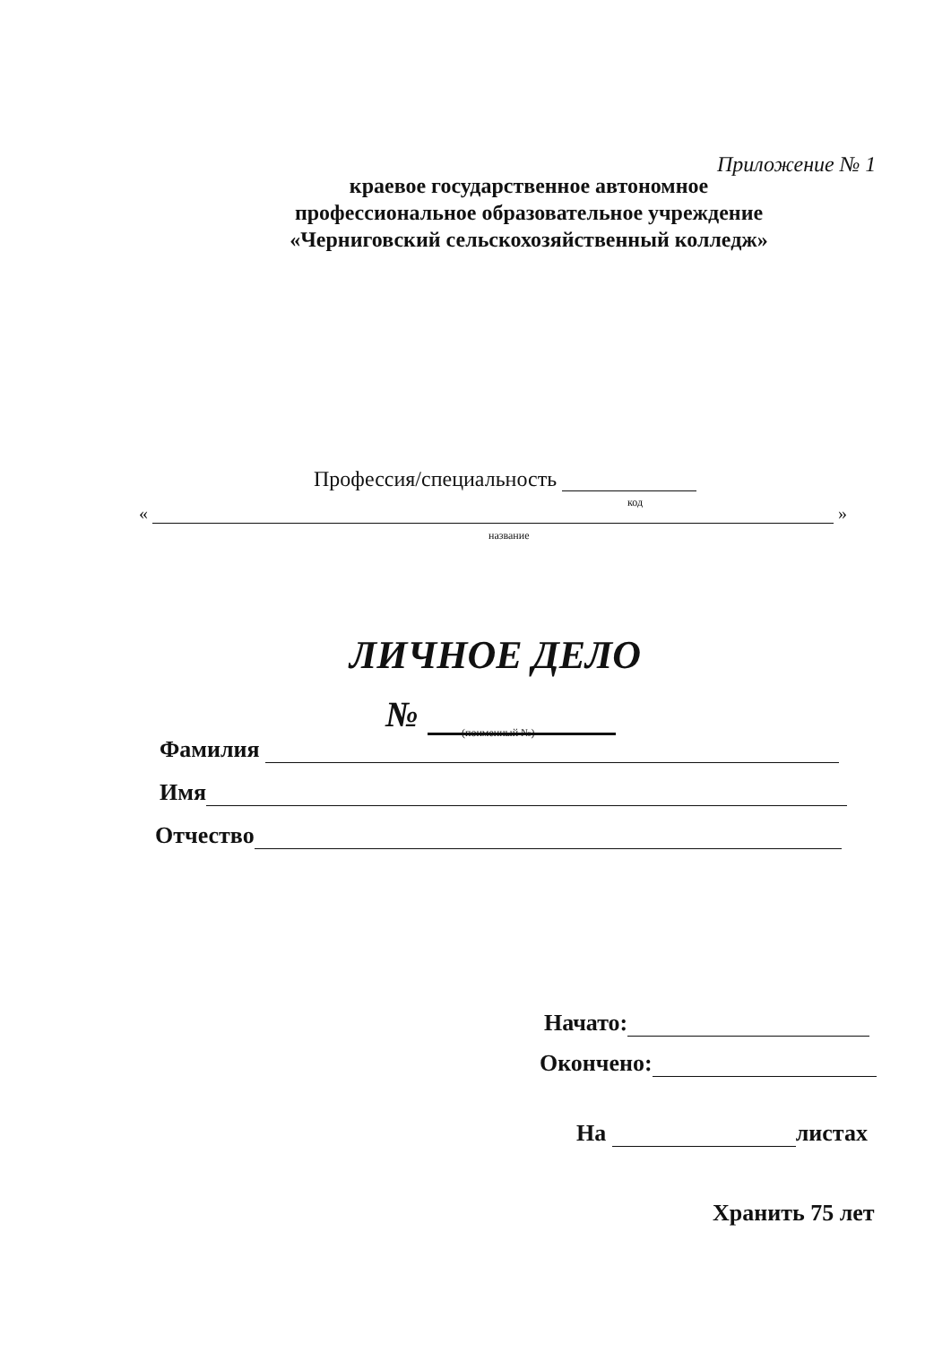Приложение № 1
краевое государственное автономное
профессиональное образовательное учреждение
«Черниговский сельскохозяйственный колледж»
Профессия/специальность
код
« »
название
ЛИЧНОЕ ДЕЛО
№ (поименный №)
Фамилия
Имя
Отчество
Начато:
Окончено:
На листах
Хранить 75 лет